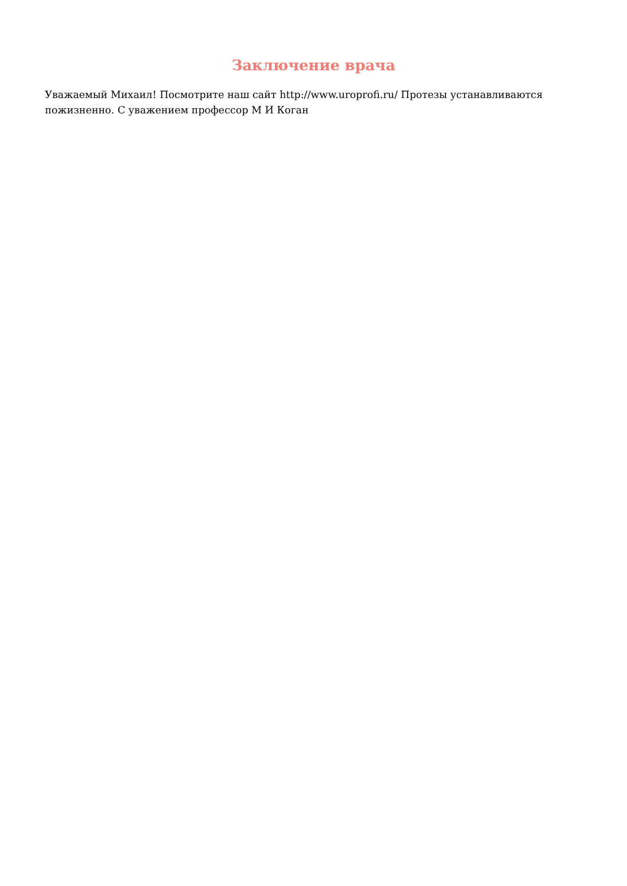Заключение врача
Уважаемый Михаил! Посмотрите наш сайт http://www.uroprofi.ru/ Протезы устанавливаются пожизненно. С уважением профессор М И Коган